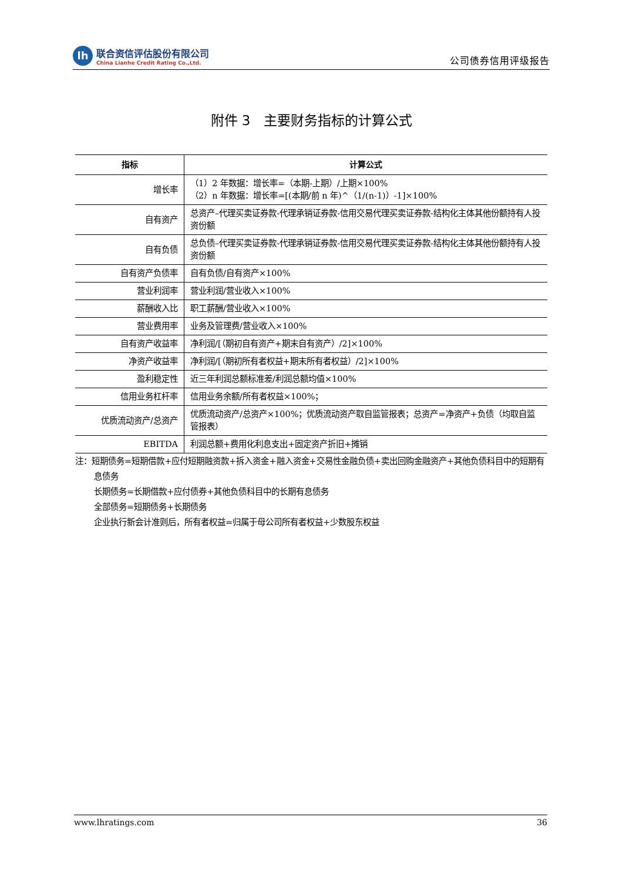lh
联合资信评估股份有限公司
China Lianhe Credit Rating Co.,Ltd.
公司债券信用评级报告
附件 3　主要财务指标的计算公式
| 指标 | 计算公式 |
| --- | --- |
| 增长率 | （1）2 年数据：增长率=（本期-上期）/上期×100% （2）n 年数据：增长率=[(本期/前 n 年)^（1/(n-1)）-1]×100% |
| 自有资产 | 总资产–代理买卖证券款-代理承销证券款-信用交易代理买卖证券款-结构化主体其他份额持有人投资份额 |
| 自有负债 | 总负债–代理买卖证券款-代理承销证券款-信用交易代理买卖证券款-结构化主体其他份额持有人投资份额 |
| 自有资产负债率 | 自有负债/自有资产×100% |
| 营业利润率 | 营业利润/营业收入×100% |
| 薪酬收入比 | 职工薪酬/营业收入×100% |
| 营业费用率 | 业务及管理费/营业收入×100% |
| 自有资产收益率 | 净利润/[（期初自有资产+期末自有资产）/2]×100% |
| 净资产收益率 | 净利润/[（期初所有者权益+期末所有者权益）/2]×100% |
| 盈利稳定性 | 近三年利润总额标准差/利润总额均值×100% |
| 信用业务杠杆率 | 信用业务余额/所有者权益×100%； |
| 优质流动资产/总资产 | 优质流动资产/总资产×100%；优质流动资产取自监管报表；总资产=净资产+负债（均取自监管报表） |
| EBITDA | 利润总额+费用化利息支出+固定资产折旧+摊销 |
注：短期债务=短期借款+应付短期融资款+拆入资金+融入资金+交易性金融负债+卖出回购金融资产+其他负债科目中的短期有息债务
长期债务=长期借款+应付债券+其他负债科目中的长期有息债务
全部债务=短期债务+长期债务
企业执行新会计准则后，所有者权益=归属于母公司所有者权益+少数股东权益
www.lhratings.com 36